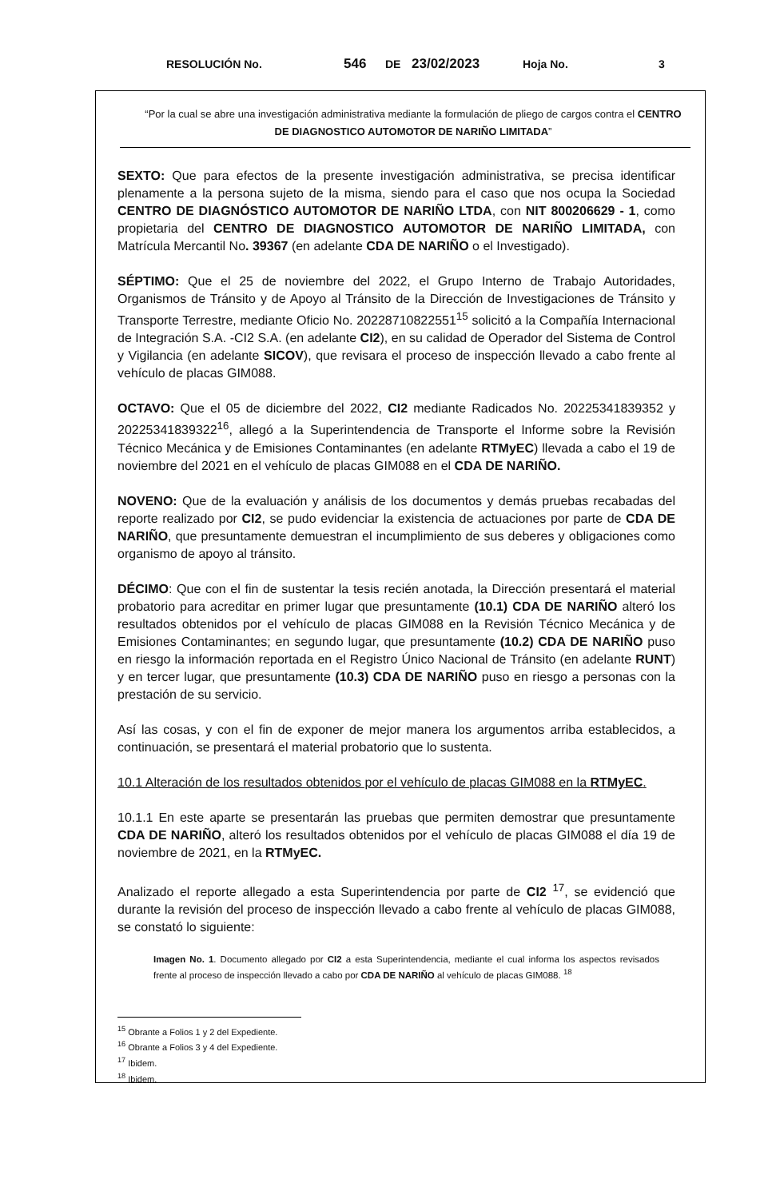RESOLUCIÓN No. 546 DE 23/02/2023 Hoja No. 3
“Por la cual se abre una investigación administrativa mediante la formulación de pliego de cargos contra el CENTRO DE DIAGNOSTICO AUTOMOTOR DE NARIÑO LIMITADA”
SEXTO: Que para efectos de la presente investigación administrativa, se precisa identificar plenamente a la persona sujeto de la misma, siendo para el caso que nos ocupa la Sociedad CENTRO DE DIAGNÓSTICO AUTOMOTOR DE NARIÑO LTDA, con NIT 800206629 - 1, como propietaria del CENTRO DE DIAGNOSTICO AUTOMOTOR DE NARIÑO LIMITADA, con Matrícula Mercantil No. 39367 (en adelante CDA DE NARIÑO o el Investigado).
SÉPTIMO: Que el 25 de noviembre del 2022, el Grupo Interno de Trabajo Autoridades, Organismos de Tránsito y de Apoyo al Tránsito de la Dirección de Investigaciones de Tránsito y Transporte Terrestre, mediante Oficio No. 20228710822551<sup>15</sup> solicitó a la Compañía Internacional de Integración S.A. -CI2 S.A. (en adelante CI2), en su calidad de Operador del Sistema de Control y Vigilancia (en adelante SICOV), que revisara el proceso de inspección llevado a cabo frente al vehículo de placas GIM088.
OCTAVO: Que el 05 de diciembre del 2022, CI2 mediante Radicados No. 20225341839352 y 20225341839322<sup>16</sup>, allegó a la Superintendencia de Transporte el Informe sobre la Revisión Técnico Mecánica y de Emisiones Contaminantes (en adelante RTMyEC) llevada a cabo el 19 de noviembre del 2021 en el vehículo de placas GIM088 en el CDA DE NARIÑO.
NOVENO: Que de la evaluación y análisis de los documentos y demás pruebas recabadas del reporte realizado por CI2, se pudo evidenciar la existencia de actuaciones por parte de CDA DE NARIÑO, que presuntamente demuestran el incumplimiento de sus deberes y obligaciones como organismo de apoyo al tránsito.
DÉCIMO: Que con el fin de sustentar la tesis recién anotada, la Dirección presentará el material probatorio para acreditar en primer lugar que presuntamente (10.1) CDA DE NARIÑO alteró los resultados obtenidos por el vehículo de placas GIM088 en la Revisión Técnico Mecánica y de Emisiones Contaminantes; en segundo lugar, que presuntamente (10.2) CDA DE NARIÑO puso en riesgo la información reportada en el Registro Único Nacional de Tránsito (en adelante RUNT) y en tercer lugar, que presuntamente (10.3) CDA DE NARIÑO puso en riesgo a personas con la prestación de su servicio.
Así las cosas, y con el fin de exponer de mejor manera los argumentos arriba establecidos, a continuación, se presentará el material probatorio que lo sustenta.
10.1 Alteración de los resultados obtenidos por el vehículo de placas GIM088 en la RTMyEC.
10.1.1 En este aparte se presentarán las pruebas que permiten demostrar que presuntamente CDA DE NARIÑO, alteró los resultados obtenidos por el vehículo de placas GIM088 el día 19 de noviembre de 2021, en la RTMyEC.
Analizado el reporte allegado a esta Superintendencia por parte de CI2 <sup>17</sup>, se evidenció que durante la revisión del proceso de inspección llevado a cabo frente al vehículo de placas GIM088, se constató lo siguiente:
Imagen No. 1. Documento allegado por CI2 a esta Superintendencia, mediante el cual informa los aspectos revisados frente al proceso de inspección llevado a cabo por CDA DE NARIÑO al vehículo de placas GIM088. <sup>18</sup>
<sup>15</sup> Obrante a Folios 1 y 2 del Expediente.
<sup>16</sup> Obrante a Folios 3 y 4 del Expediente.
<sup>17</sup> Ibidem.
<sup>18</sup> Ibidem.